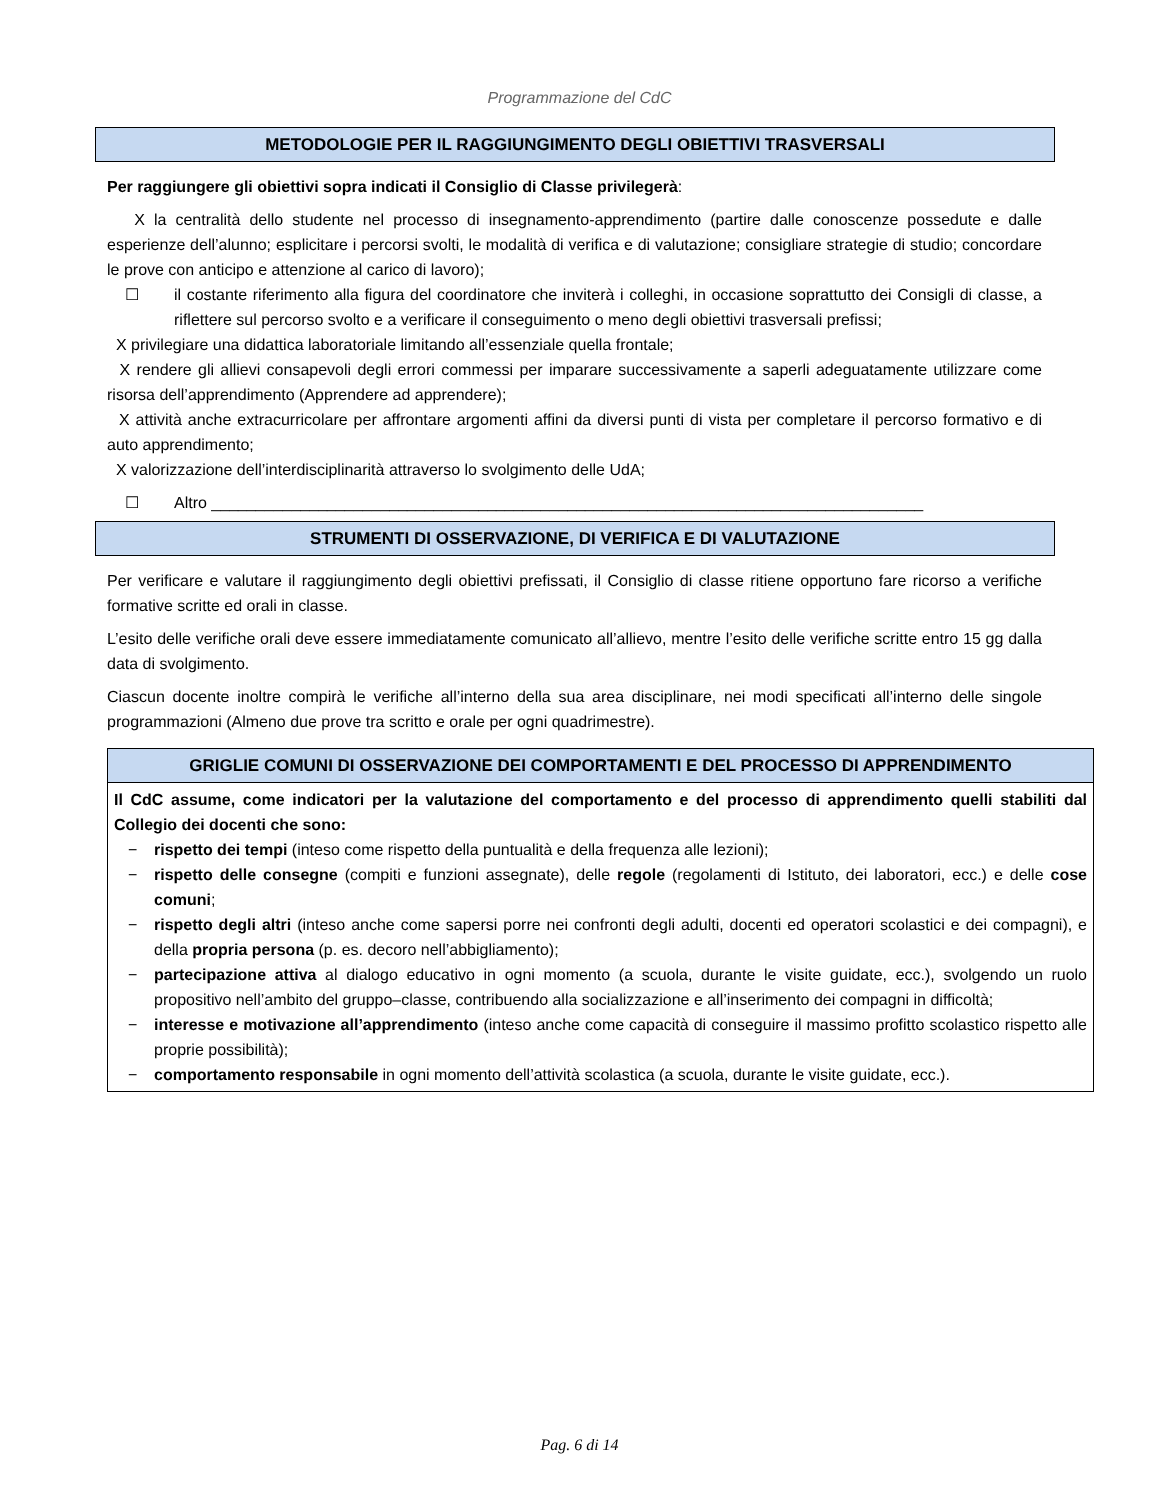Programmazione del CdC
METODOLOGIE PER IL RAGGIUNGIMENTO DEGLI OBIETTIVI TRASVERSALI
Per raggiungere gli obiettivi sopra indicati il Consiglio di Classe privilegerà:
X la centralità dello studente nel processo di insegnamento-apprendimento (partire dalle conoscenze possedute e dalle esperienze dell’alunno; esplicitare i percorsi svolti, le modalità di verifica e di valutazione; consigliare strategie di studio; concordare le prove con anticipo e attenzione al carico di lavoro);
☐ il costante riferimento alla figura del coordinatore che inviterà i colleghi, in occasione soprattutto dei Consigli di classe, a riflettere sul percorso svolto e a verificare il conseguimento o meno degli obiettivi trasversali prefissi;
X privilegiare una didattica laboratoriale limitando all’essenziale quella frontale;
X rendere gli allievi consapevoli degli errori commessi per imparare successivamente a saperli adeguatamente utilizzare come risorsa dell’apprendimento (Apprendere ad apprendere);
X attività anche extracurricolare per affrontare argomenti affini da diversi punti di vista per completare il percorso formativo e di auto apprendimento;
X valorizzazione dell’interdisciplinarità attraverso lo svolgimento delle UdA;
☐ Altro ________________________________________________________________________________
STRUMENTI DI OSSERVAZIONE, DI VERIFICA E DI VALUTAZIONE
Per verificare e valutare il raggiungimento degli obiettivi prefissati, il Consiglio di classe ritiene opportuno fare ricorso a verifiche formative scritte ed orali in classe.
L’esito delle verifiche orali deve essere immediatamente comunicato all’allievo, mentre l’esito delle verifiche scritte entro 15 gg dalla data di svolgimento.
Ciascun docente inoltre compirà le verifiche all’interno della sua area disciplinare, nei modi specificati all’interno delle singole programmazioni (Almeno due prove tra scritto e orale per ogni quadrimestre).
GRIGLIE COMUNI DI OSSERVAZIONE DEI COMPORTAMENTI E DEL PROCESSO DI APPRENDIMENTO
Il CdC assume, come indicatori per la valutazione del comportamento e del processo di apprendimento quelli stabiliti dal Collegio dei docenti che sono:
− rispetto dei tempi (inteso come rispetto della puntualità e della frequenza alle lezioni);
− rispetto delle consegne (compiti e funzioni assegnate), delle regole (regolamenti di Istituto, dei laboratori, ecc.) e delle cose comuni;
− rispetto degli altri (inteso anche come sapersi porre nei confronti degli adulti, docenti ed operatori scolastici e dei compagni), e della propria persona (p. es. decoro nell’abbigliamento);
− partecipazione attiva al dialogo educativo in ogni momento (a scuola, durante le visite guidate, ecc.), svolgendo un ruolo propositivo nell’ambito del gruppo–classe, contribuendo alla socializzazione e all’inserimento dei compagni in difficoltà;
− interesse e motivazione all’apprendimento (inteso anche come capacità di conseguire il massimo profitto scolastico rispetto alle proprie possibilità);
− comportamento responsabile in ogni momento dell’attività scolastica (a scuola, durante le visite guidate, ecc.).
Pag. 6 di 14